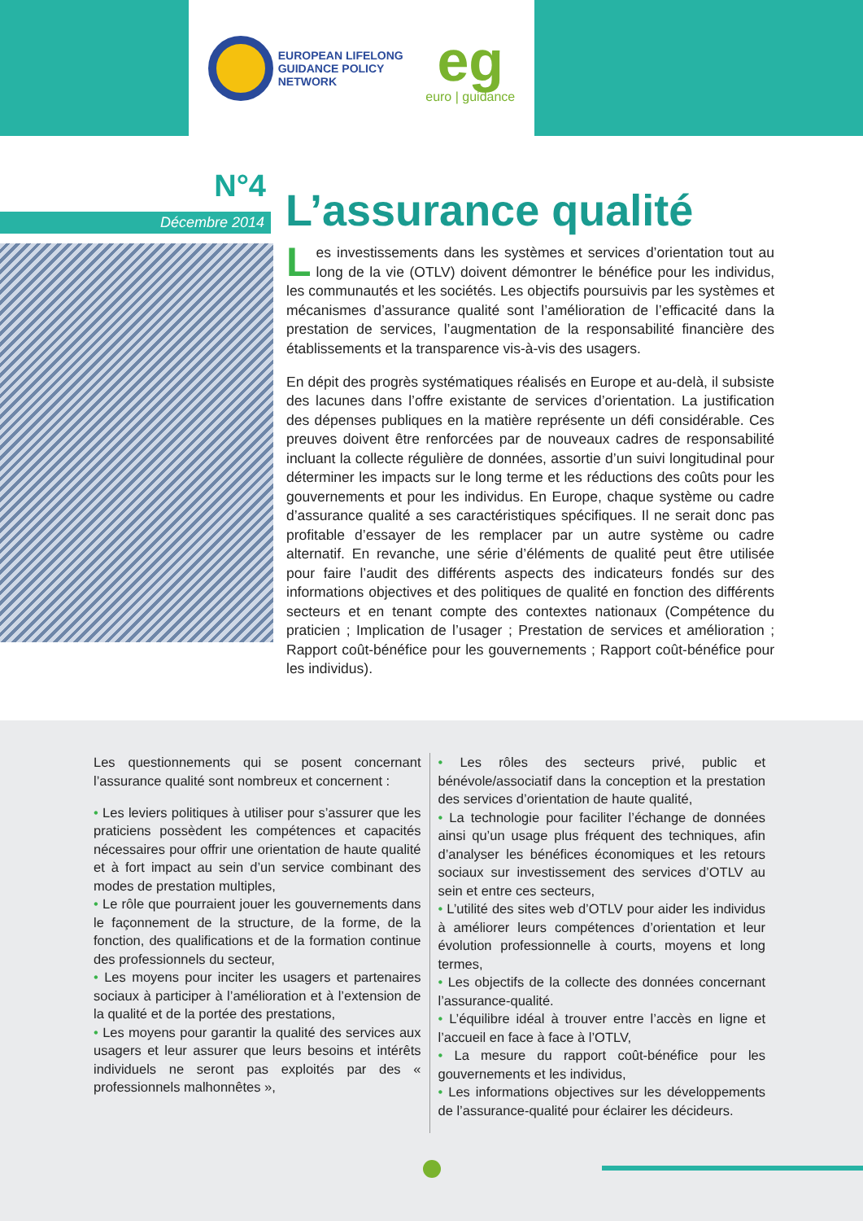EUROPEAN LIFELONG
GUIDANCE POLICY
NETWORK
eg
euro | guidance
N°4
Décembre 2014
L’assurance qualité
Les investissements dans les systèmes et services d’orientation tout au long de la vie (OTLV) doivent démontrer le bénéfice pour les individus, les communautés et les sociétés. Les objectifs poursuivis par les systèmes et mécanismes d’assurance qualité sont l’amélioration de l’efficacité dans la prestation de services, l’augmentation de la responsabilité financière des établissements et la transparence vis-à-vis des usagers.
En dépit des progrès systématiques réalisés en Europe et au-delà, il subsiste des lacunes dans l’offre existante de services d’orientation. La justification des dépenses publiques en la matière représente un défi considérable. Ces preuves doivent être renforcées par de nouveaux cadres de responsabilité incluant la collecte régulière de données, assortie d’un suivi longitudinal pour déterminer les impacts sur le long terme et les réductions des coûts pour les gouvernements et pour les individus. En Europe, chaque système ou cadre d’assurance qualité a ses caractéristiques spécifiques. Il ne serait donc pas profitable d’essayer de les remplacer par un autre système ou cadre alternatif. En revanche, une série d’éléments de qualité peut être utilisée pour faire l’audit des différents aspects des indicateurs fondés sur des informations objectives et des politiques de qualité en fonction des différents secteurs et en tenant compte des contextes nationaux (Compétence du praticien ; Implication de l’usager ; Prestation de services et amélioration ; Rapport coût-bénéfice pour les gouvernements ; Rapport coût-bénéfice pour les individus).
Les questionnements qui se posent concernant l’assurance qualité sont nombreux et concernent :
• Les leviers politiques à utiliser pour s’assurer que les praticiens possèdent les compétences et capacités nécessaires pour offrir une orientation de haute qualité et à fort impact au sein d’un service combinant des modes de prestation multiples,
• Le rôle que pourraient jouer les gouvernements dans le façonnement de la structure, de la forme, de la fonction, des qualifications et de la formation continue des professionnels du secteur,
• Les moyens pour inciter les usagers et partenaires sociaux à participer à l’amélioration et à l’extension de la qualité et de la portée des prestations,
• Les moyens pour garantir la qualité des services aux usagers et leur assurer que leurs besoins et intérêts individuels ne seront pas exploités par des « professionnels malhonnêtes »,
• Les rôles des secteurs privé, public et bénévole/associatif dans la conception et la prestation des services d’orientation de haute qualité,
• La technologie pour faciliter l’échange de données ainsi qu’un usage plus fréquent des techniques, afin d’analyser les bénéfices économiques et les retours sociaux sur investissement des services d’OTLV au sein et entre ces secteurs,
• L’utilité des sites web d’OTLV pour aider les individus à améliorer leurs compétences d’orientation et leur évolution professionnelle à courts, moyens et long termes,
• Les objectifs de la collecte des données concernant l’assurance-qualité.
• L’équilibre idéal à trouver entre l’accès en ligne et l’accueil en face à face à l’OTLV,
• La mesure du rapport coût-bénéfice pour les gouvernements et les individus,
• Les informations objectives sur les développements de l’assurance-qualité pour éclairer les décideurs.